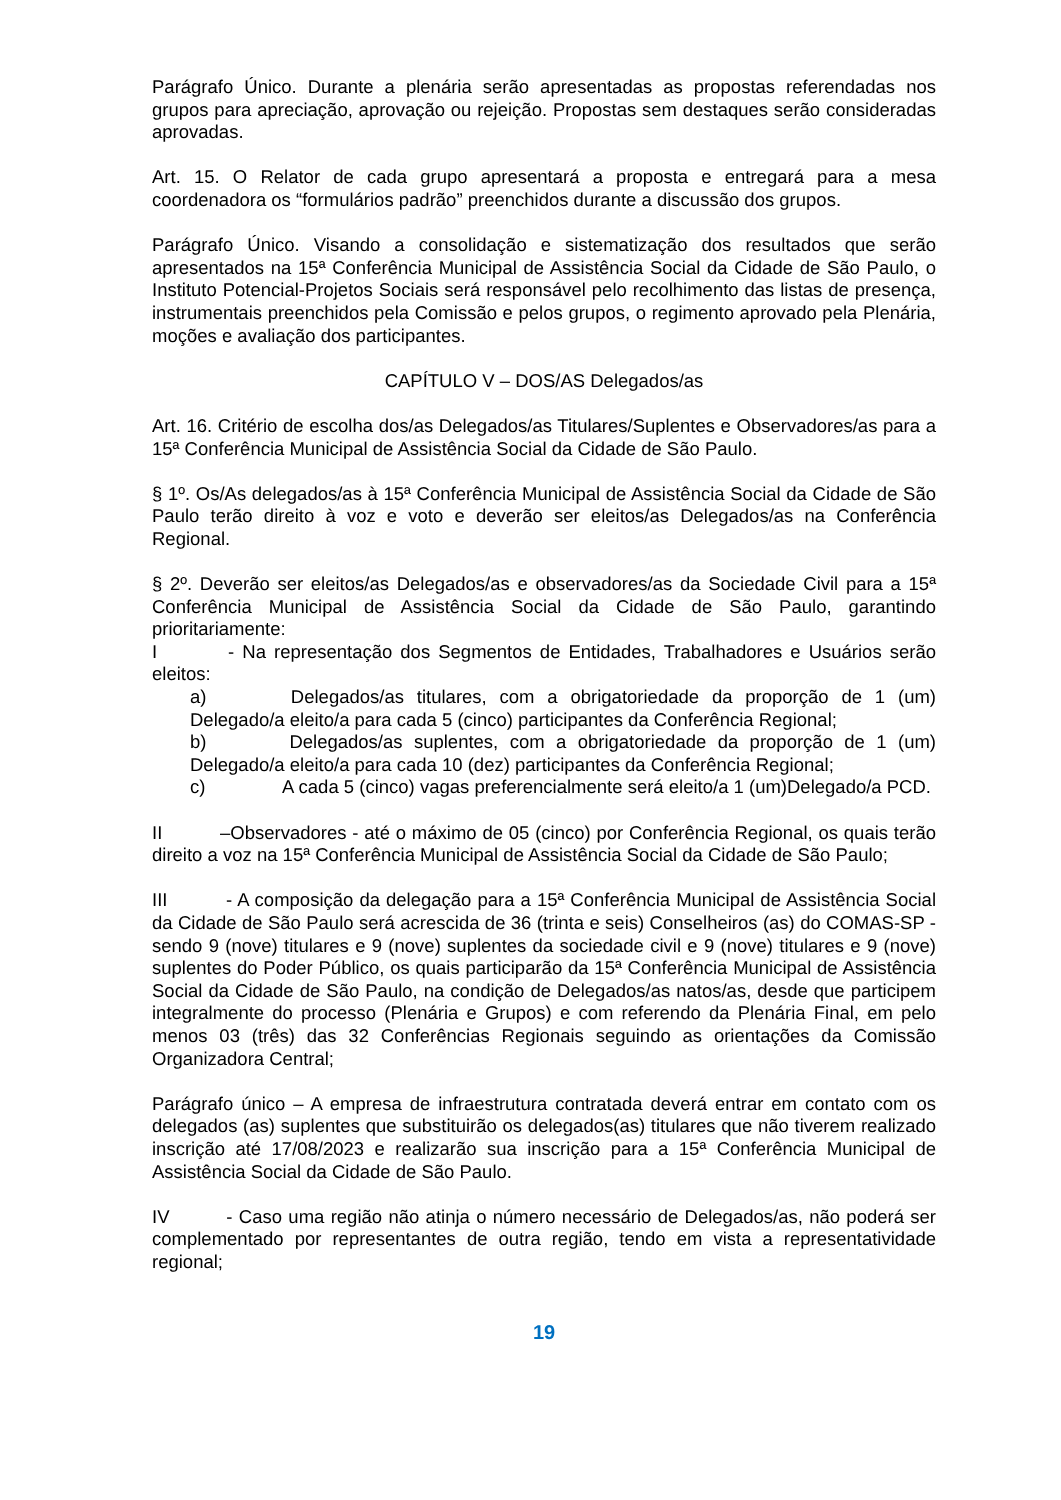Parágrafo Único. Durante a plenária serão apresentadas as propostas referendadas nos grupos para apreciação, aprovação ou rejeição. Propostas sem destaques serão consideradas aprovadas.
Art. 15. O Relator de cada grupo apresentará a proposta e entregará para a mesa coordenadora os “formulários padrão” preenchidos durante a discussão dos grupos.
Parágrafo Único. Visando a consolidação e sistematização dos resultados que serão apresentados na 15ª Conferência Municipal de Assistência Social da Cidade de São Paulo, o Instituto Potencial-Projetos Sociais será responsável pelo recolhimento das listas de presença, instrumentais preenchidos pela Comissão e pelos grupos, o regimento aprovado pela Plenária, moções e avaliação dos participantes.
CAPÍTULO V – DOS/AS Delegados/as
Art. 16. Critério de escolha dos/as Delegados/as Titulares/Suplentes e Observadores/as para a 15ª Conferência Municipal de Assistência Social da Cidade de São Paulo.
§ 1º. Os/As delegados/as à 15ª Conferência Municipal de Assistência Social da Cidade de São Paulo terão direito à voz e voto e deverão ser eleitos/as Delegados/as na Conferência Regional.
§ 2º. Deverão ser eleitos/as Delegados/as e observadores/as da Sociedade Civil para a 15ª Conferência Municipal de Assistência Social da Cidade de São Paulo, garantindo prioritariamente:
I - Na representação dos Segmentos de Entidades, Trabalhadores e Usuários serão eleitos:
a) Delegados/as titulares, com a obrigatoriedade da proporção de 1 (um) Delegado/a eleito/a para cada 5 (cinco) participantes da Conferência Regional;
b) Delegados/as suplentes, com a obrigatoriedade da proporção de 1 (um) Delegado/a eleito/a para cada 10 (dez) participantes da Conferência Regional;
c) A cada 5 (cinco) vagas preferencialmente será eleito/a 1 (um)Delegado/a PCD.
II –Observadores - até o máximo de 05 (cinco) por Conferência Regional, os quais terão direito a voz na 15ª Conferência Municipal de Assistência Social da Cidade de São Paulo;
III - A composição da delegação para a 15ª Conferência Municipal de Assistência Social da Cidade de São Paulo será acrescida de 36 (trinta e seis) Conselheiros (as) do COMAS-SP - sendo 9 (nove) titulares e 9 (nove) suplentes da sociedade civil e 9 (nove) titulares e 9 (nove) suplentes do Poder Público, os quais participarão da 15ª Conferência Municipal de Assistência Social da Cidade de São Paulo, na condição de Delegados/as natos/as, desde que participem integralmente do processo (Plenária e Grupos) e com referendo da Plenária Final, em pelo menos 03 (três) das 32 Conferências Regionais seguindo as orientações da Comissão Organizadora Central;
Parágrafo único – A empresa de infraestrutura contratada deverá entrar em contato com os delegados (as) suplentes que substituirão os delegados(as) titulares que não tiverem realizado inscrição até 17/08/2023 e realizarão sua inscrição para a 15ª Conferência Municipal de Assistência Social da Cidade de São Paulo.
IV - Caso uma região não atinja o número necessário de Delegados/as, não poderá ser complementado por representantes de outra região, tendo em vista a representatividade regional;
19